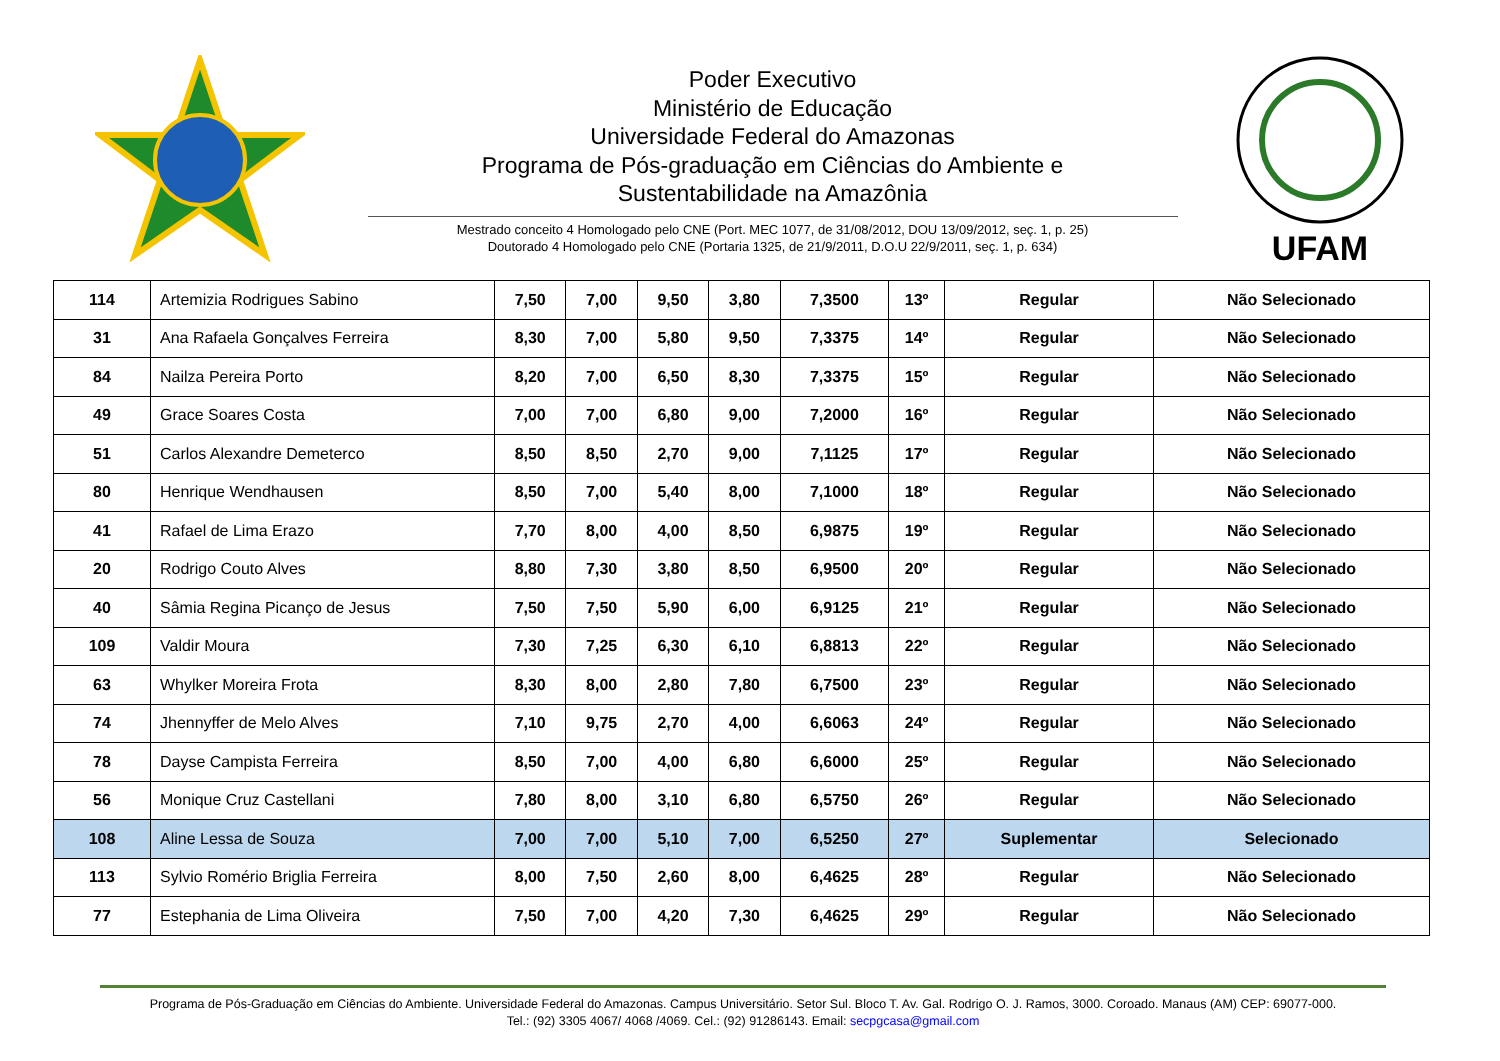Poder Executivo
Ministério de Educação
Universidade Federal do Amazonas
Programa de Pós-graduação em Ciências do Ambiente e
Sustentabilidade na Amazônia
Mestrado conceito 4 Homologado pelo CNE (Port. MEC 1077, de 31/08/2012, DOU 13/09/2012, seç. 1, p. 25)
Doutorado 4 Homologado pelo CNE (Portaria 1325, de 21/9/2011, D.O.U 22/9/2011, seç. 1, p. 634)
UFAM
| 114 | Artemizia Rodrigues Sabino | 7,50 | 7,00 | 9,50 | 3,80 | 7,3500 | 13º | Regular | Não Selecionado |
| 31 | Ana Rafaela Gonçalves Ferreira | 8,30 | 7,00 | 5,80 | 9,50 | 7,3375 | 14º | Regular | Não Selecionado |
| 84 | Nailza Pereira Porto | 8,20 | 7,00 | 6,50 | 8,30 | 7,3375 | 15º | Regular | Não Selecionado |
| 49 | Grace Soares Costa | 7,00 | 7,00 | 6,80 | 9,00 | 7,2000 | 16º | Regular | Não Selecionado |
| 51 | Carlos Alexandre Demeterco | 8,50 | 8,50 | 2,70 | 9,00 | 7,1125 | 17º | Regular | Não Selecionado |
| 80 | Henrique Wendhausen | 8,50 | 7,00 | 5,40 | 8,00 | 7,1000 | 18º | Regular | Não Selecionado |
| 41 | Rafael de Lima Erazo | 7,70 | 8,00 | 4,00 | 8,50 | 6,9875 | 19º | Regular | Não Selecionado |
| 20 | Rodrigo Couto Alves | 8,80 | 7,30 | 3,80 | 8,50 | 6,9500 | 20º | Regular | Não Selecionado |
| 40 | Sâmia Regina Picanço de Jesus | 7,50 | 7,50 | 5,90 | 6,00 | 6,9125 | 21º | Regular | Não Selecionado |
| 109 | Valdir Moura | 7,30 | 7,25 | 6,30 | 6,10 | 6,8813 | 22º | Regular | Não Selecionado |
| 63 | Whylker Moreira Frota | 8,30 | 8,00 | 2,80 | 7,80 | 6,7500 | 23º | Regular | Não Selecionado |
| 74 | Jhennyffer de Melo Alves | 7,10 | 9,75 | 2,70 | 4,00 | 6,6063 | 24º | Regular | Não Selecionado |
| 78 | Dayse Campista Ferreira | 8,50 | 7,00 | 4,00 | 6,80 | 6,6000 | 25º | Regular | Não Selecionado |
| 56 | Monique Cruz Castellani | 7,80 | 8,00 | 3,10 | 6,80 | 6,5750 | 26º | Regular | Não Selecionado |
| 108 | Aline Lessa de Souza | 7,00 | 7,00 | 5,10 | 7,00 | 6,5250 | 27º | Suplementar | Selecionado |
| 113 | Sylvio Romério Briglia Ferreira | 8,00 | 7,50 | 2,60 | 8,00 | 6,4625 | 28º | Regular | Não Selecionado |
| 77 | Estephania de Lima Oliveira | 7,50 | 7,00 | 4,20 | 7,30 | 6,4625 | 29º | Regular | Não Selecionado |
Programa de Pós-Graduação em Ciências do Ambiente. Universidade Federal do Amazonas. Campus Universitário. Setor Sul. Bloco T. Av. Gal. Rodrigo O. J. Ramos, 3000. Coroado. Manaus (AM) CEP: 69077-000.
Tel.: (92) 3305 4067/ 4068 /4069. Cel.: (92) 91286143. Email: secpgcasa@gmail.com